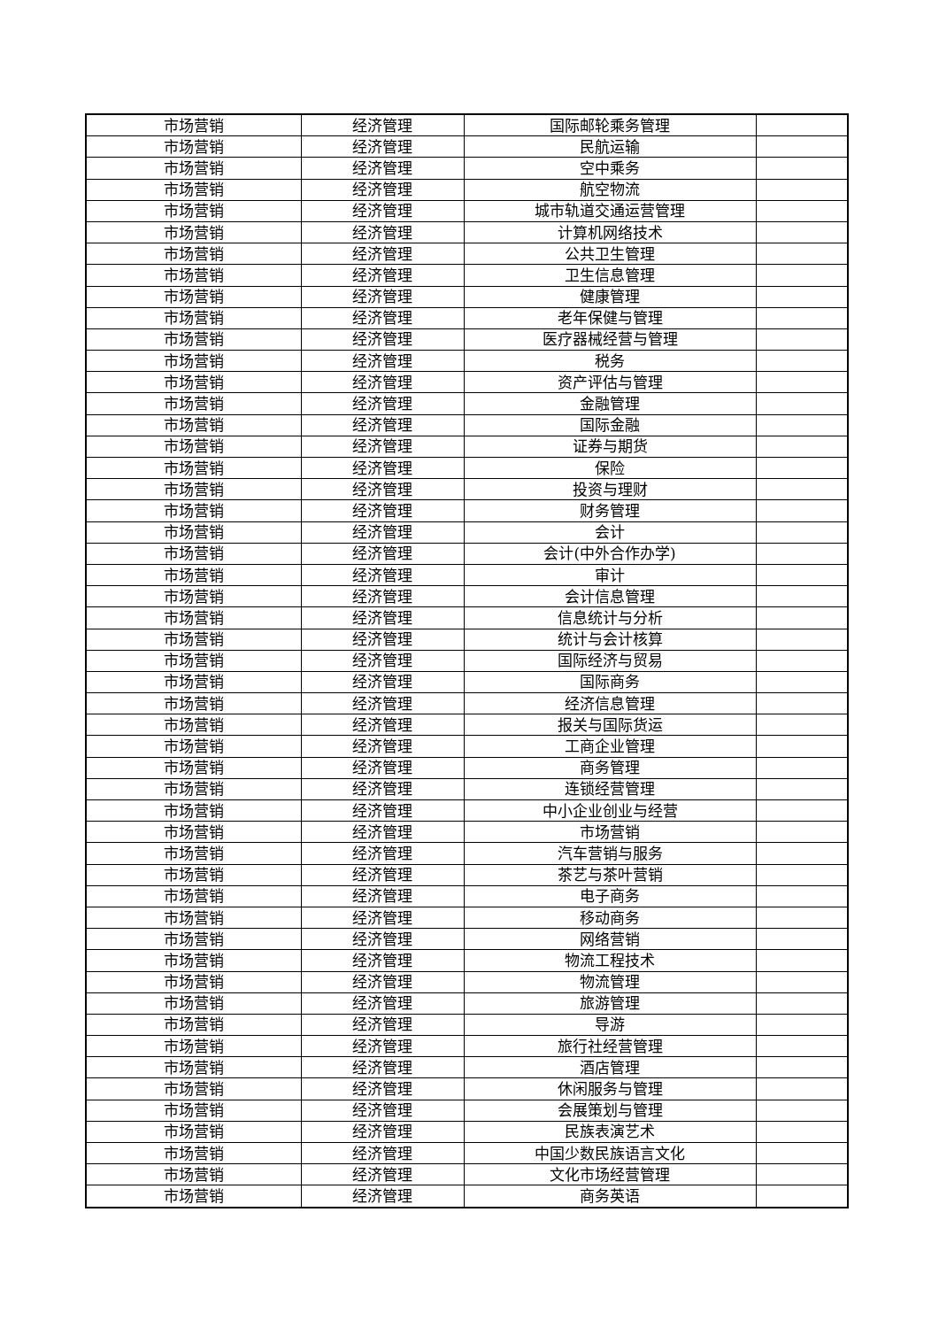| 市场营销 | 经济管理 | 国际邮轮乘务管理 | |
| 市场营销 | 经济管理 | 民航运输 | |
| 市场营销 | 经济管理 | 空中乘务 | |
| 市场营销 | 经济管理 | 航空物流 | |
| 市场营销 | 经济管理 | 城市轨道交通运营管理 | |
| 市场营销 | 经济管理 | 计算机网络技术 | |
| 市场营销 | 经济管理 | 公共卫生管理 | |
| 市场营销 | 经济管理 | 卫生信息管理 | |
| 市场营销 | 经济管理 | 健康管理 | |
| 市场营销 | 经济管理 | 老年保健与管理 | |
| 市场营销 | 经济管理 | 医疗器械经营与管理 | |
| 市场营销 | 经济管理 | 税务 | |
| 市场营销 | 经济管理 | 资产评估与管理 | |
| 市场营销 | 经济管理 | 金融管理 | |
| 市场营销 | 经济管理 | 国际金融 | |
| 市场营销 | 经济管理 | 证券与期货 | |
| 市场营销 | 经济管理 | 保险 | |
| 市场营销 | 经济管理 | 投资与理财 | |
| 市场营销 | 经济管理 | 财务管理 | |
| 市场营销 | 经济管理 | 会计 | |
| 市场营销 | 经济管理 | 会计(中外合作办学) | |
| 市场营销 | 经济管理 | 审计 | |
| 市场营销 | 经济管理 | 会计信息管理 | |
| 市场营销 | 经济管理 | 信息统计与分析 | |
| 市场营销 | 经济管理 | 统计与会计核算 | |
| 市场营销 | 经济管理 | 国际经济与贸易 | |
| 市场营销 | 经济管理 | 国际商务 | |
| 市场营销 | 经济管理 | 经济信息管理 | |
| 市场营销 | 经济管理 | 报关与国际货运 | |
| 市场营销 | 经济管理 | 工商企业管理 | |
| 市场营销 | 经济管理 | 商务管理 | |
| 市场营销 | 经济管理 | 连锁经营管理 | |
| 市场营销 | 经济管理 | 中小企业创业与经营 | |
| 市场营销 | 经济管理 | 市场营销 | |
| 市场营销 | 经济管理 | 汽车营销与服务 | |
| 市场营销 | 经济管理 | 茶艺与茶叶营销 | |
| 市场营销 | 经济管理 | 电子商务 | |
| 市场营销 | 经济管理 | 移动商务 | |
| 市场营销 | 经济管理 | 网络营销 | |
| 市场营销 | 经济管理 | 物流工程技术 | |
| 市场营销 | 经济管理 | 物流管理 | |
| 市场营销 | 经济管理 | 旅游管理 | |
| 市场营销 | 经济管理 | 导游 | |
| 市场营销 | 经济管理 | 旅行社经营管理 | |
| 市场营销 | 经济管理 | 酒店管理 | |
| 市场营销 | 经济管理 | 休闲服务与管理 | |
| 市场营销 | 经济管理 | 会展策划与管理 | |
| 市场营销 | 经济管理 | 民族表演艺术 | |
| 市场营销 | 经济管理 | 中国少数民族语言文化 | |
| 市场营销 | 经济管理 | 文化市场经营管理 | |
| 市场营销 | 经济管理 | 商务英语 | |